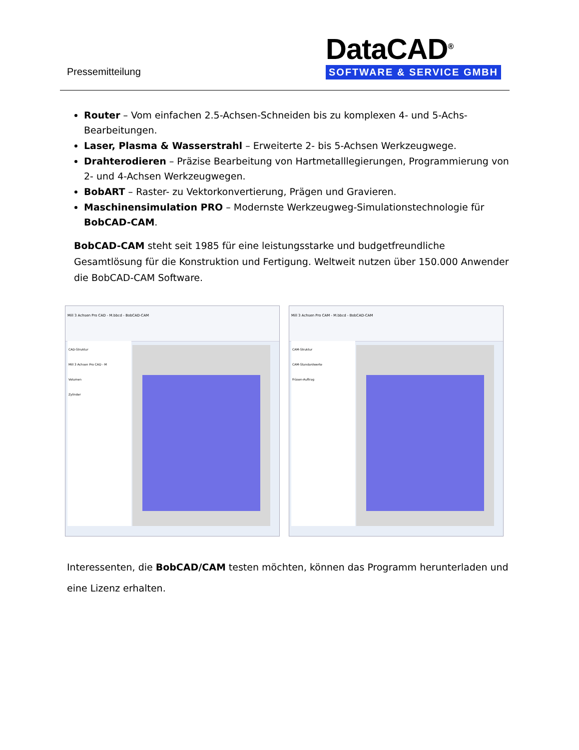Pressemitteilung
DataCAD<sup>®</sup>
SOFTWARE & SERVICE GMBH
Router – Vom einfachen 2.5-Achsen-Schneiden bis zu komplexen 4- und 5-Achs-Bearbeitungen.
Laser, Plasma & Wasserstrahl – Erweiterte 2- bis 5-Achsen Werkzeugwege.
Drahterodieren – Präzise Bearbeitung von Hartmetalllegierungen, Programmierung von 2- und 4-Achsen Werkzeugwegen.
BobART – Raster- zu Vektorkonvertierung, Prägen und Gravieren.
Maschinensimulation PRO – Modernste Werkzeugweg-Simulationstechnologie für BobCAD-CAM.
BobCAD-CAM steht seit 1985 für eine leistungsstarke und budgetfreundliche Gesamtlösung für die Konstruktion und Fertigung. Weltweit nutzen über 150.000 Anwender die BobCAD-CAM Software.
Mill 3 Achsen Pro CAD - M.bbcd - BobCAD-CAM
CAD-Struktur
Mill 3 Achsen Pro CAD - M
Volumen
Zylinder
Mill 3 Achsen Pro CAM - M.bbcd - BobCAD-CAM
CAM-Struktur
CAM-Standardwerte
Fräsen-Auftrag
Interessenten, die BobCAD/CAM testen möchten, können das Programm herunterladen und eine Lizenz erhalten.